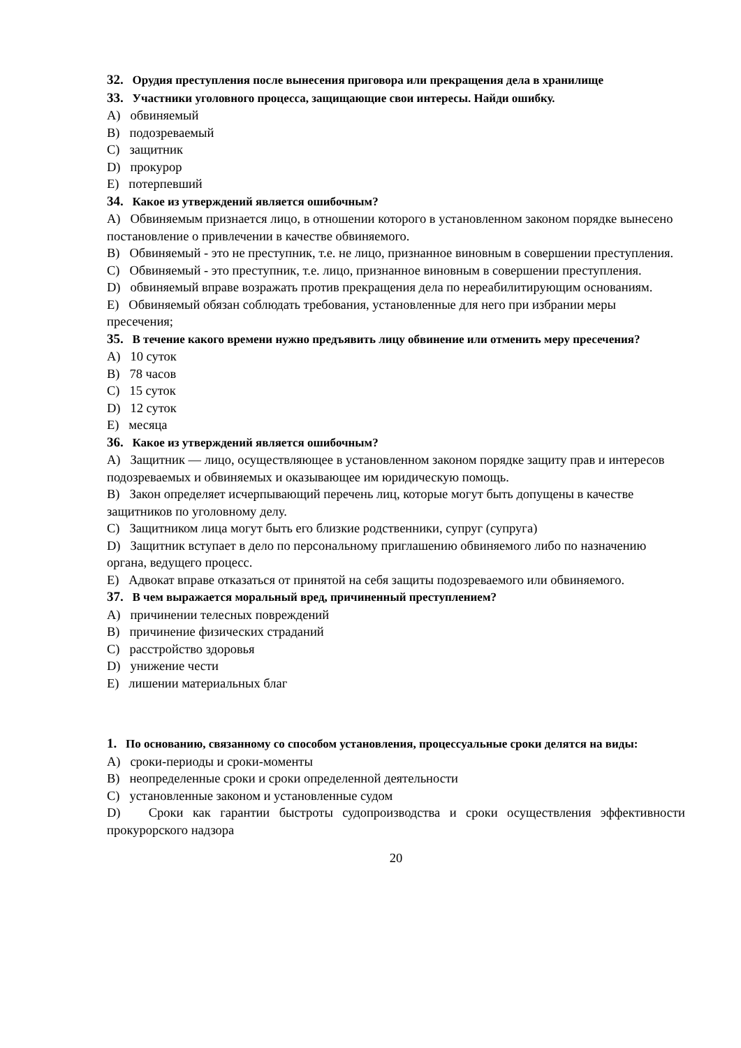32. Орудия преступления после вынесения приговора или прекращения дела в хранилище
33. Участники уголовного процесса, защищающие свои интересы. Найди ошибку.
A) обвиняемый
B) подозреваемый
C) защитник
D) прокурор
E) потерпевший
34. Какое из утверждений является ошибочным?
A) Обвиняемым признается лицо, в отношении которого в установленном законом порядке вынесено постановление о привлечении в качестве обвиняемого.
B) Обвиняемый - это не преступник, т.е. не лицо, признанное виновным в совершении преступления.
C) Обвиняемый - это преступник, т.е. лицо, признанное виновным в совершении преступления.
D) обвиняемый вправе возражать против прекращения дела по нереабилитирующим основаниям.
E) Обвиняемый обязан соблюдать требования, установленные для него при избрании меры пресечения;
35. В течение какого времени нужно предъявить лицу обвинение или отменить меру пресечения?
A) 10 суток
B) 78 часов
C) 15 суток
D) 12 суток
E) месяца
36. Какое из утверждений является ошибочным?
A) Защитник — лицо, осуществляющее в установленном законом порядке защиту прав и интересов подозреваемых и обвиняемых и оказывающее им юридическую помощь.
B) Закон определяет исчерпывающий перечень лиц, которые могут быть допущены в качестве защитников по уголовному делу.
C) Защитником лица могут быть его близкие родственники, супруг (супруга)
D) Защитник вступает в дело по персональному приглашению обвиняемого либо по назначению органа, ведущего процесс.
E) Адвокат вправе отказаться от принятой на себя защиты подозреваемого или обвиняемого.
37. В чем выражается моральный вред, причиненный преступлением?
A) причинении телесных повреждений
B) причинение физических страданий
C) расстройство здоровья
D) унижение чести
E) лишении материальных благ
1. По основанию, связанному со способом установления, процессуальные сроки делятся на виды:
A) сроки-периоды и сроки-моменты
B) неопределенные сроки и сроки определенной деятельности
C) установленные законом и установленные судом
D) Сроки как гарантии быстроты судопроизводства и сроки осуществления эффективности прокурорского надзора
20